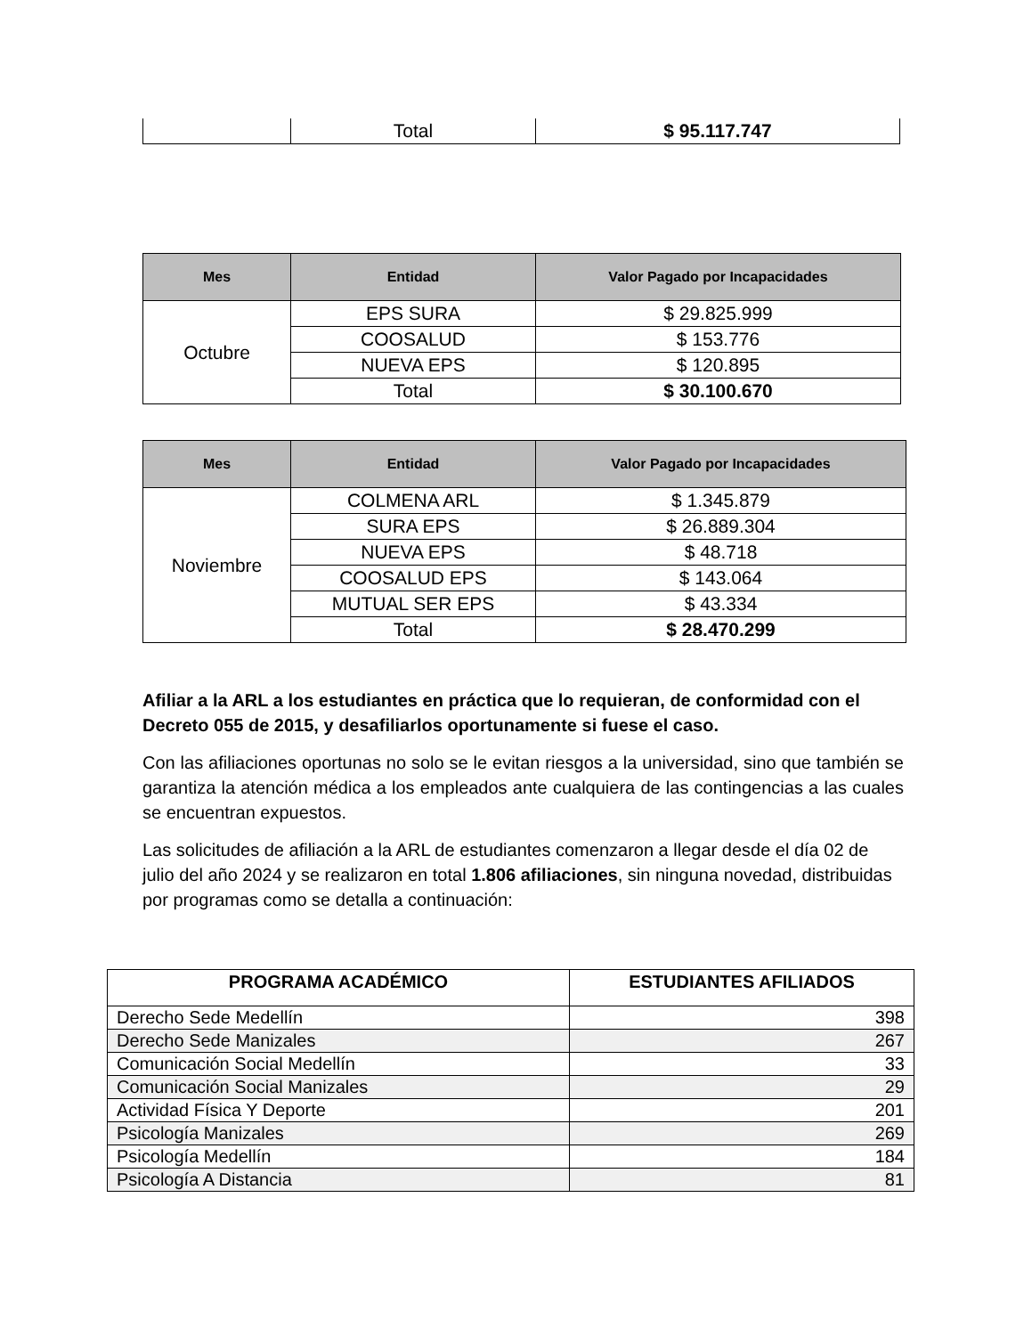| | Total | $ 95.117.747 |
| Mes | Entidad | Valor Pagado por Incapacidades |
| --- | --- | --- |
| Octubre | EPS SURA | $ 29.825.999 |
| | COOSALUD | $ 153.776 |
| | NUEVA EPS | $ 120.895 |
| | Total | $ 30.100.670 |
| Mes | Entidad | Valor Pagado por Incapacidades |
| --- | --- | --- |
| Noviembre | COLMENA ARL | $ 1.345.879 |
| | SURA EPS | $ 26.889.304 |
| | NUEVA EPS | $ 48.718 |
| | COOSALUD EPS | $ 143.064 |
| | MUTUAL SER EPS | $ 43.334 |
| | Total | $ 28.470.299 |
Afiliar a la ARL a los estudiantes en práctica que lo requieran, de conformidad con el Decreto 055 de 2015, y desafiliarlos oportunamente si fuese el caso.
Con las afiliaciones oportunas no solo se le evitan riesgos a la universidad, sino que también se garantiza la atención médica a los empleados ante cualquiera de las contingencias a las cuales se encuentran expuestos.
Las solicitudes de afiliación a la ARL de estudiantes comenzaron a llegar desde el día 02 de julio del año 2024 y se realizaron en total 1.806 afiliaciones, sin ninguna novedad, distribuidas por programas como se detalla a continuación:
| PROGRAMA ACADÉMICO | ESTUDIANTES AFILIADOS |
| --- | --- |
| Derecho Sede Medellín | 398 |
| Derecho Sede Manizales | 267 |
| Comunicación Social Medellín | 33 |
| Comunicación Social Manizales | 29 |
| Actividad Física Y Deporte | 201 |
| Psicología Manizales | 269 |
| Psicología Medellín | 184 |
| Psicología A Distancia | 81 |